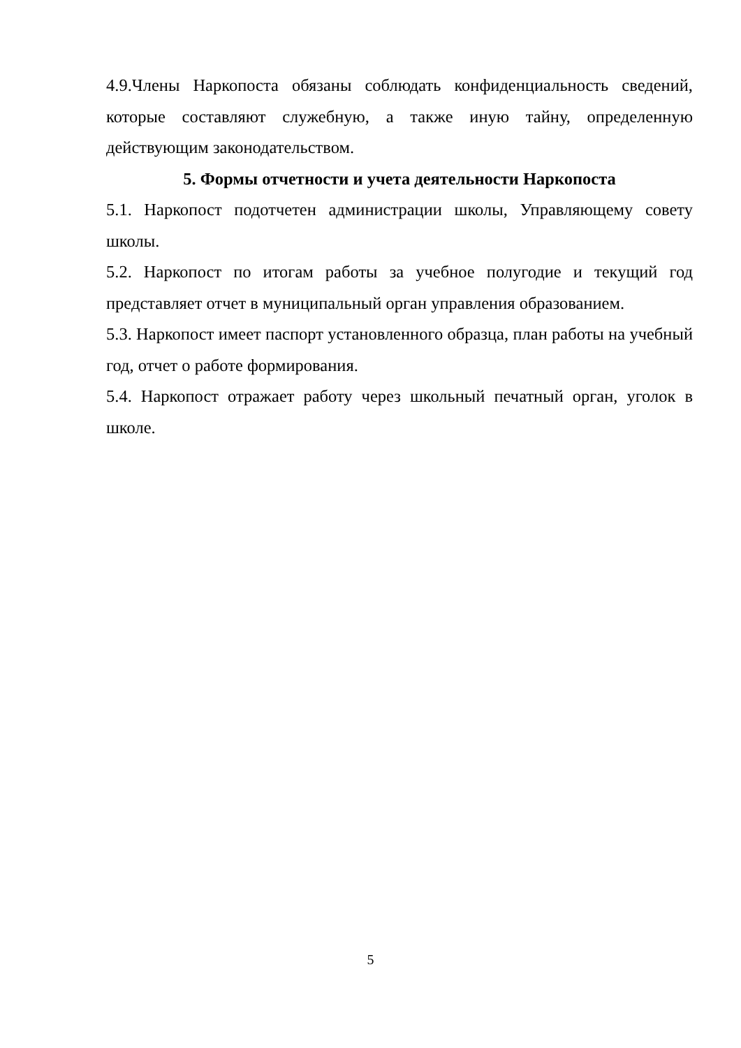4.9.Члены Наркопоста обязаны соблюдать конфиденциальность сведений, которые составляют служебную, а также иную тайну, определенную действующим законодательством.
5. Формы отчетности и учета деятельности Наркопоста
5.1. Наркопост подотчетен администрации школы, Управляющему совету школы.
5.2. Наркопост по итогам работы за учебное полугодие и текущий год представляет отчет в муниципальный орган управления образованием.
5.3. Наркопост имеет паспорт установленного образца, план работы на учебный год, отчет о работе формирования.
5.4. Наркопост отражает работу через школьный печатный орган, уголок в школе.
5